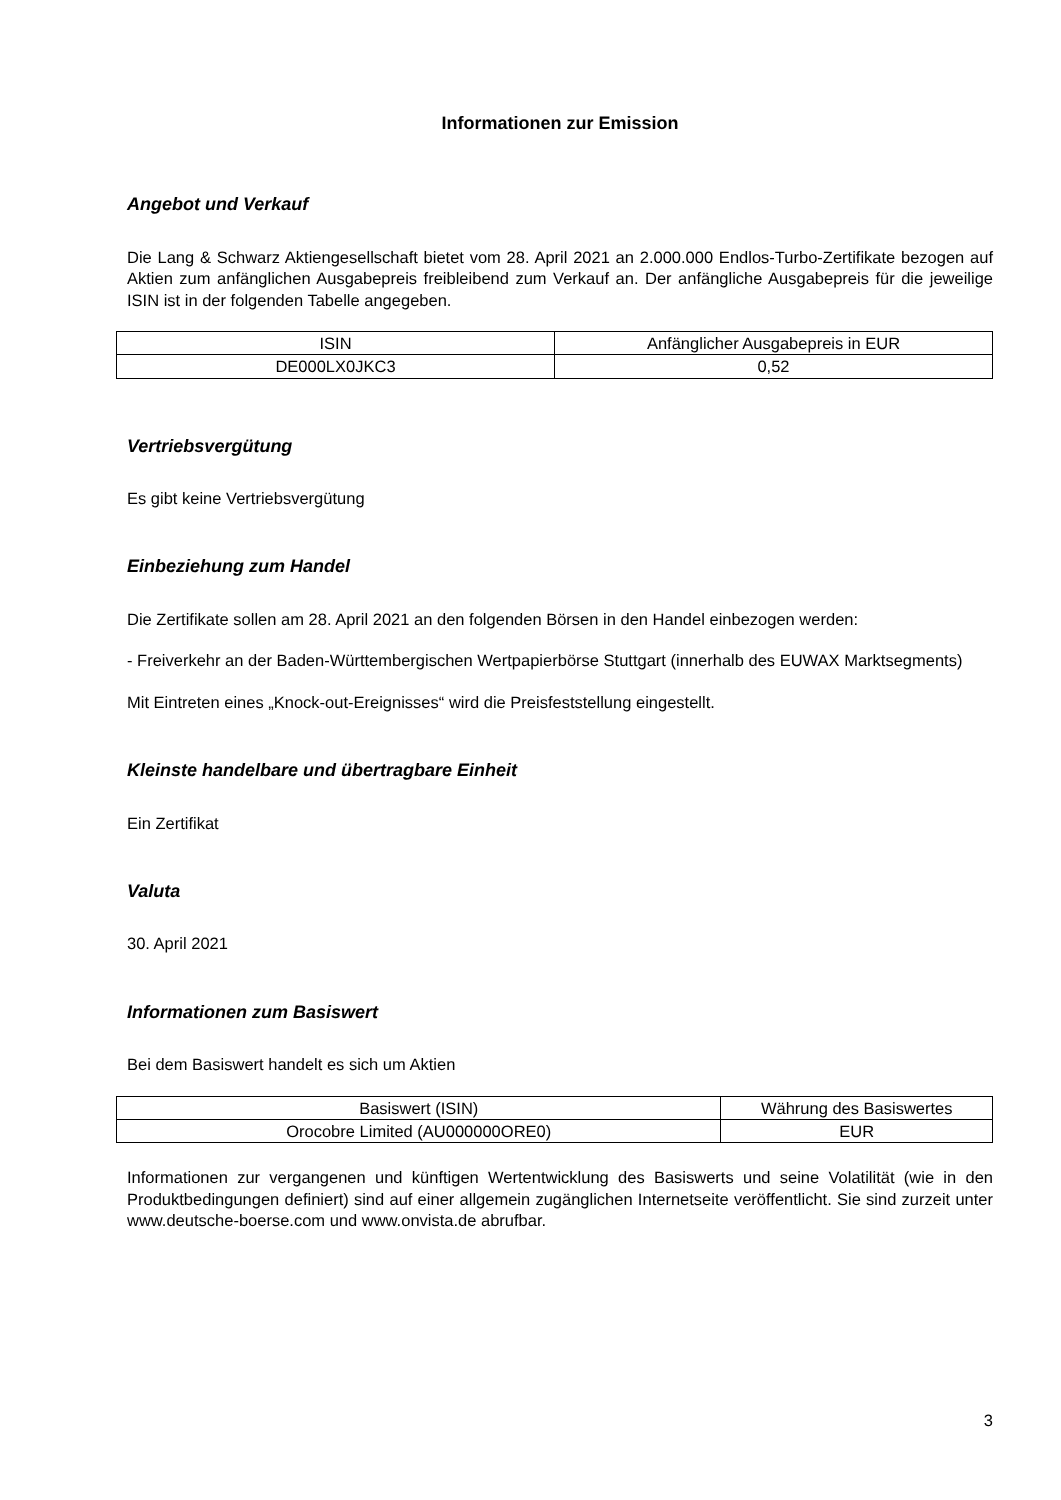Informationen zur Emission
Angebot und Verkauf
Die Lang & Schwarz Aktiengesellschaft bietet vom 28. April 2021 an 2.000.000 Endlos-Turbo-Zertifikate bezogen auf Aktien zum anfänglichen Ausgabepreis freibleibend zum Verkauf an. Der anfängliche Ausgabepreis für die jeweilige ISIN ist in der folgenden Tabelle angegeben.
| ISIN | Anfänglicher Ausgabepreis in EUR |
| DE000LX0JKC3 | 0,52 |
Vertriebsvergütung
Es gibt keine Vertriebsvergütung
Einbeziehung zum Handel
Die Zertifikate sollen am 28. April 2021 an den folgenden Börsen in den Handel einbezogen werden:
- Freiverkehr an der Baden-Württembergischen Wertpapierbörse Stuttgart (innerhalb des EUWAX Marktsegments)
Mit Eintreten eines „Knock-out-Ereignisses“ wird die Preisfeststellung eingestellt.
Kleinste handelbare und übertragbare Einheit
Ein Zertifikat
Valuta
30. April 2021
Informationen zum Basiswert
Bei dem Basiswert handelt es sich um Aktien
| Basiswert (ISIN) | Währung des Basiswertes |
| Orocobre Limited (AU000000ORE0) | EUR |
Informationen zur vergangenen und künftigen Wertentwicklung des Basiswerts und seine Volatilität (wie in den Produktbedingungen definiert) sind auf einer allgemein zugänglichen Internetseite veröffentlicht. Sie sind zurzeit unter www.deutsche-boerse.com und www.onvista.de abrufbar.
3